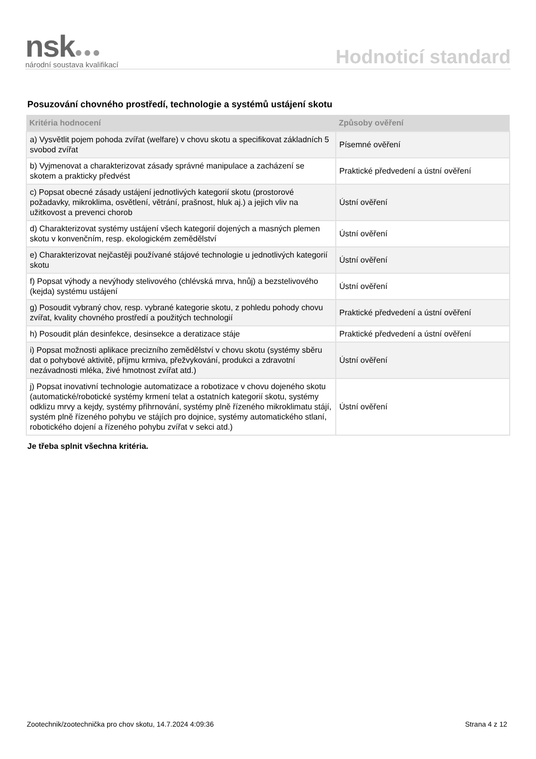nsk●●●
národní soustava kvalifikací
Hodnoticí standard
Posuzování chovného prostředí, technologie a systémů ustájení skotu
| Kritéria hodnocení | Způsoby ověření |
| --- | --- |
| a) Vysvětlit pojem pohoda zvířat (welfare) v chovu skotu a specifikovat základních 5 svobod zvířat | Písemné ověření |
| b) Vyjmenovat a charakterizovat zásady správné manipulace a zacházení se skotem a prakticky předvést | Praktické předvedení a ústní ověření |
| c) Popsat obecné zásady ustájení jednotlivých kategorií skotu (prostorové požadavky, mikroklima, osvětlení, větrání, prašnost, hluk aj.) a jejich vliv na užitkovost a prevenci chorob | Ústní ověření |
| d) Charakterizovat systémy ustájení všech kategorií dojených a masných plemen skotu v konvenčním, resp. ekologickém zemědělství | Ústní ověření |
| e) Charakterizovat nejčastěji používané stájové technologie u jednotlivých kategorií skotu | Ústní ověření |
| f) Popsat výhody a nevýhody stelivového (chlévská mrva, hnůj) a bezstelivového (kejda) systému ustájení | Ústní ověření |
| g) Posoudit vybraný chov, resp. vybrané kategorie skotu, z pohledu pohody chovu zvířat, kvality chovného prostředí a použitých technologií | Praktické předvedení a ústní ověření |
| h) Posoudit plán desinfekce, desinsekce a deratizace stáje | Praktické předvedení a ústní ověření |
| i) Popsat možnosti aplikace precizního zemědělství v chovu skotu (systémy sběru dat o pohybové aktivitě, příjmu krmiva, přežvykování, produkci a zdravotní nezávadnosti mléka, živé hmotnost zvířat atd.) | Ústní ověření |
| j) Popsat inovativní technologie automatizace a robotizace v chovu dojeného skotu (automatické/robotické systémy krmení telat a ostatních kategorií skotu, systémy odklizu mrvy a kejdy, systémy přihrnování, systémy plně řízeného mikroklimatu stájí, systém plně řízeného pohybu ve stájích pro dojnice, systémy automatického stlaní, robotického dojení a řízeného pohybu zvířat v sekci atd.) | Ústní ověření |
Je třeba splnit všechna kritéria.
Zootechnik/zootechnička pro chov skotu, 14.7.2024 4:09:36 Strana 4 z 12